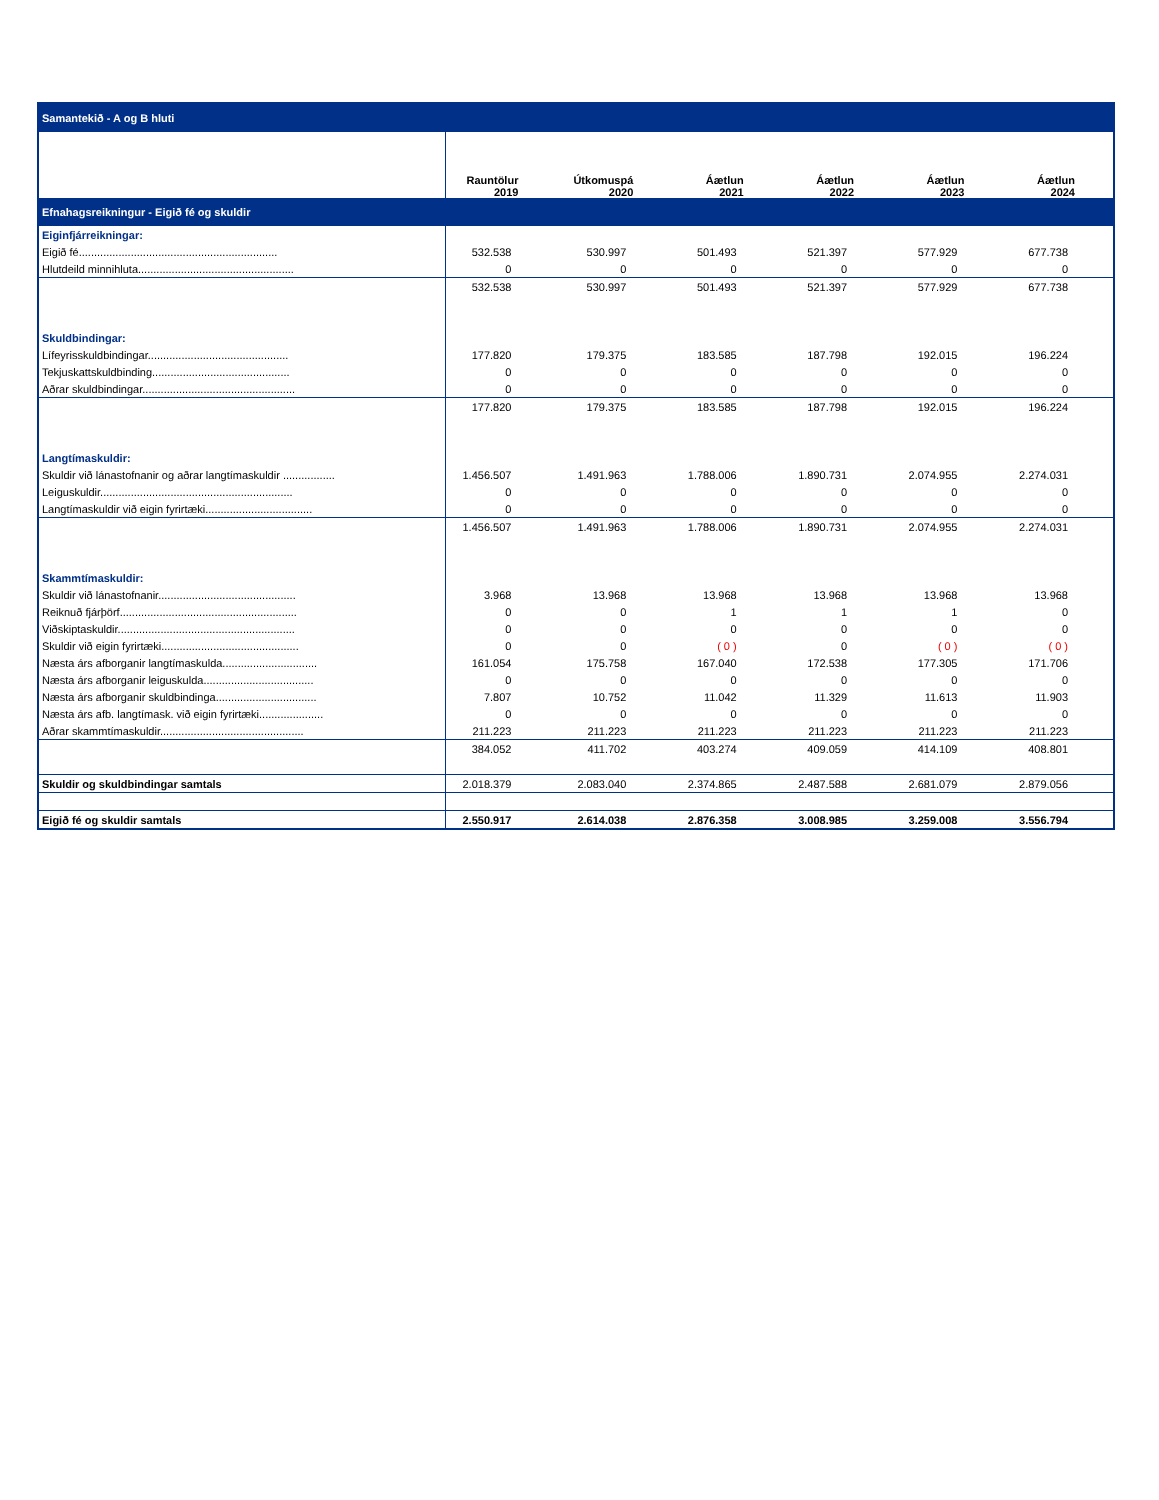| Samantekið - A og B hluti | | | | | | |
| | Rauntölur 2019 | Útkomuspá 2020 | Áætlun 2021 | Áætlun 2022 | Áætlun 2023 | Áætlun 2024 |
| Efnahagsreikningur - Eigið fé og skuldir | | | | | | |
| Eiginfjárreikningar: | | | | | | |
| Eigið fé................................................................. | 532.538 | 530.997 | 501.493 | 521.397 | 577.929 | 677.738 |
| Hlutdeild minnihluta................................................... | 0 | 0 | 0 | 0 | 0 | 0 |
| | 532.538 | 530.997 | 501.493 | 521.397 | 577.929 | 677.738 |
| Skuldbindingar: | | | | | | |
| Lífeyrisskuldbindingar.............................................. | 177.820 | 179.375 | 183.585 | 187.798 | 192.015 | 196.224 |
| Tekjuskattskuldbinding............................................. | 0 | 0 | 0 | 0 | 0 | 0 |
| Aðrar skuldbindingar.................................................. | 0 | 0 | 0 | 0 | 0 | 0 |
| | 177.820 | 179.375 | 183.585 | 187.798 | 192.015 | 196.224 |
| Langtímaskuldir: | | | | | | |
| Skuldir við lánastofnanir og aðrar langtímaskuldir ................. | 1.456.507 | 1.491.963 | 1.788.006 | 1.890.731 | 2.074.955 | 2.274.031 |
| Leiguskuldir............................................................... | 0 | 0 | 0 | 0 | 0 | 0 |
| Langtímaskuldir við eigin fyrirtæki................................... | 0 | 0 | 0 | 0 | 0 | 0 |
| | 1.456.507 | 1.491.963 | 1.788.006 | 1.890.731 | 2.074.955 | 2.274.031 |
| Skammtímaskuldir: | | | | | | |
| Skuldir við lánastofnanir............................................. | 3.968 | 13.968 | 13.968 | 13.968 | 13.968 | 13.968 |
| Reiknuð fjárþörf.......................................................... | 0 | 0 | 1 | 1 | 1 | 0 |
| Viðskiptaskuldir.......................................................... | 0 | 0 | 0 | 0 | 0 | 0 |
| Skuldir við eigin fyrirtæki............................................. | 0 | 0 | ( 0 ) | 0 | ( 0 ) | ( 0 ) |
| Næsta árs afborganir langtímaskulda............................... | 161.054 | 175.758 | 167.040 | 172.538 | 177.305 | 171.706 |
| Næsta árs afborganir leiguskulda.................................... | 0 | 0 | 0 | 0 | 0 | 0 |
| Næsta árs afborganir skuldbindinga................................. | 7.807 | 10.752 | 11.042 | 11.329 | 11.613 | 11.903 |
| Næsta árs afb. langtímask. við eigin fyrirtæki..................... | 0 | 0 | 0 | 0 | 0 | 0 |
| Aðrar skammtímaskuldir............................................... | 211.223 | 211.223 | 211.223 | 211.223 | 211.223 | 211.223 |
| | 384.052 | 411.702 | 403.274 | 409.059 | 414.109 | 408.801 |
| Skuldir og skuldbindingar samtals | 2.018.379 | 2.083.040 | 2.374.865 | 2.487.588 | 2.681.079 | 2.879.056 |
| Eigið fé og skuldir samtals | 2.550.917 | 2.614.038 | 2.876.358 | 3.008.985 | 3.259.008 | 3.556.794 |